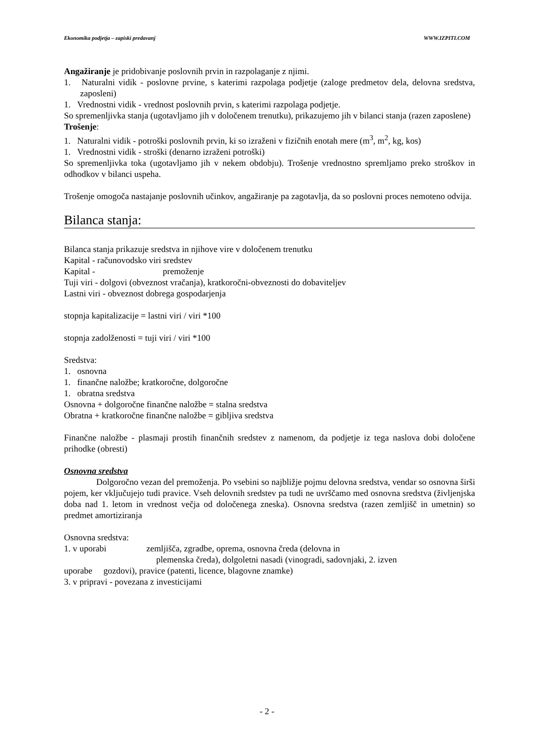Ekonomika podjetja – zapiski predavanj WWW.IZPITI.COM
Angažiranje je pridobivanje poslovnih prvin in razpolaganje z njimi.
1. Naturalni vidik - poslovne prvine, s katerimi razpolaga podjetje (zaloge predmetov dela, delovna sredstva, zaposleni)
1. Vrednostni vidik - vrednost poslovnih prvin, s katerimi razpolaga podjetje.
So spremenljivka stanja (ugotavljamo jih v določenem trenutku), prikazujemo jih v bilanci stanja (razen zaposlene)
Trošenje:
1. Naturalni vidik - potroški poslovnih prvin, ki so izraženi v fizičnih enotah mere (m<sup>3</sup>, m<sup>2</sup>, kg, kos)
1. Vrednostni vidik - stroški (denarno izraženi potroški)
So spremenljivka toka (ugotavljamo jih v nekem obdobju). Trošenje vrednostno spremljamo preko stroškov in odhodkov v bilanci uspeha.
Trošenje omogoča nastajanje poslovnih učinkov, angažiranje pa zagotavlja, da so poslovni proces nemoteno odvija.
Bilanca stanja:
Bilanca stanja prikazuje sredstva in njihove vire v določenem trenutku
Kapital - računovodsko viri sredstev
Kapital - premoženje
Tuji viri - dolgovi (obveznost vračanja), kratkoročni-obveznosti do dobaviteljev
Lastni viri - obveznost dobrega gospodarjenja
stopnja kapitalizacije = lastni viri / viri *100
stopnja zadolženosti = tuji viri / viri *100
Sredstva:
1. osnovna
1. finančne naložbe; kratkoročne, dolgoročne
1. obratna sredstva
Osnovna + dolgoročne finančne naložbe = stalna sredstva
Obratna + kratkoročne finančne naložbe = gibljiva sredstva
Finančne naložbe - plasmaji prostih finančnih sredstev z namenom, da podjetje iz tega naslova dobi določene prihodke (obresti)
Osnovna sredstva
Dolgoročno vezan del premoženja. Po vsebini so najbližje pojmu delovna sredstva, vendar so osnovna širši pojem, ker vključujejo tudi pravice. Vseh delovnih sredstev pa tudi ne uvrščamo med osnovna sredstva (življenjska doba nad 1. letom in vrednost večja od določenega zneska). Osnovna sredstva (razen zemljišč in umetnin) so predmet amortiziranja
Osnovna sredstva:
1. v uporabi zemljišča, zgradbe, oprema, osnovna čreda (delovna in
plemenska čreda), dolgoletni nasadi (vinogradi, sadovnjaki, 2. izven
uporabe gozdovi), pravice (patenti, licence, blagovne znamke)
3. v pripravi - povezana z investicijami
- 2 -